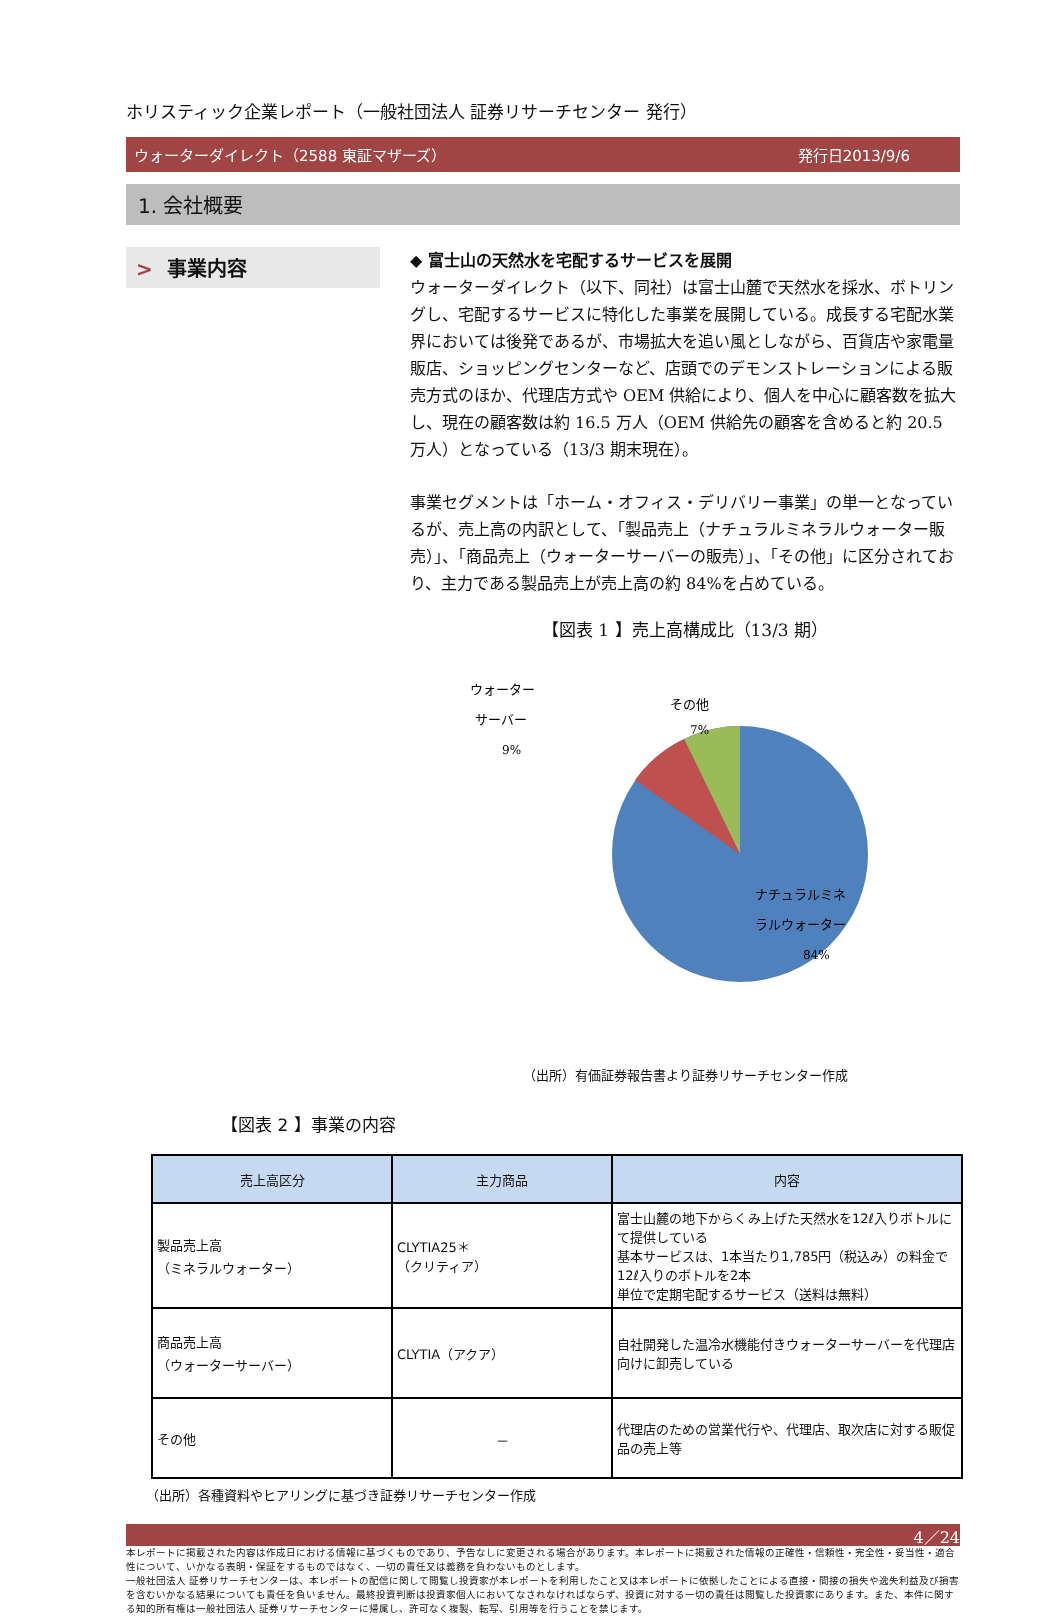ホリスティック企業レポート（一般社団法人 証券リサーチセンター 発行）
ウォーターダイレクト（2588 東証マザーズ） 発行日2013/9/6
1. 会社概要
> 事業内容
◆ 富士山の天然水を宅配するサービスを展開
ウォーターダイレクト（以下、同社）は富士山麓で天然水を採水、ボトリングし、宅配するサービスに特化した事業を展開している。成長する宅配水業界においては後発であるが、市場拡大を追い風としながら、百貨店や家電量販店、ショッピングセンターなど、店頭でのデモンストレーションによる販売方式のほか、代理店方式や OEM 供給により、個人を中心に顧客数を拡大し、現在の顧客数は約 16.5 万人（OEM 供給先の顧客を含めると約 20.5 万人）となっている（13/3 期末現在）。
事業セグメントは「ホーム・オフィス・デリバリー事業」の単一となっているが、売上高の内訳として、「製品売上（ナチュラルミネラルウォーター販売）」、「商品売上（ウォーターサーバーの販売）」、「その他」に区分されており、主力である製品売上が売上高の約 84%を占めている。
【図表 1 】売上高構成比（13/3 期）
その他
7%
ウォーター
サーバー
9%
ナチュラルミネ
ラルウォーター
84%
（出所）有価証券報告書より証券リサーチセンター作成
【図表 2 】事業の内容
| 売上高区分 | 主力商品 | 内容 |
| --- | --- | --- |
| 製品売上高 （ミネラルウォーター） | CLYTIA25＊ （クリティア） | 富士山麓の地下からくみ上げた天然水を12ℓ入りボトルにて提供している 基本サービスは、1本当たり1,785円（税込み）の料金で12ℓ入りのボトルを2本 単位で定期宅配するサービス（送料は無料） |
| 商品売上高 （ウォーターサーバー） | CLYTIA（アクア） | 自社開発した温冷水機能付きウォーターサーバーを代理店向けに卸売している |
| その他 | － | 代理店のための営業代行や、代理店、取次店に対する販促品の売上等 |
（出所）各種資料やヒアリングに基づき証券リサーチセンター作成
4／24
本レポートに掲載された内容は作成日における情報に基づくものであり、予告なしに変更される場合があります。本レポートに掲載された情報の正確性・信頼性・完全性・妥当性・適合性について、いかなる表明・保証をするものではなく、一切の責任又は義務を負わないものとします。
一般社団法人 証券リサーチセンターは、本レポートの配信に関して閲覧し投資家が本レポートを利用したこと又は本レポートに依拠したことによる直接・間接の損失や逸失利益及び損害を含むいかなる結果についても責任を負いません。最終投資判断は投資家個人においてなされなければならず、投資に対する一切の責任は閲覧した投資家にあります。また、本件に関する知的所有権は一般社団法人 証券リサーチセンターに帰属し、許可なく複製、転写、引用等を行うことを禁じます。